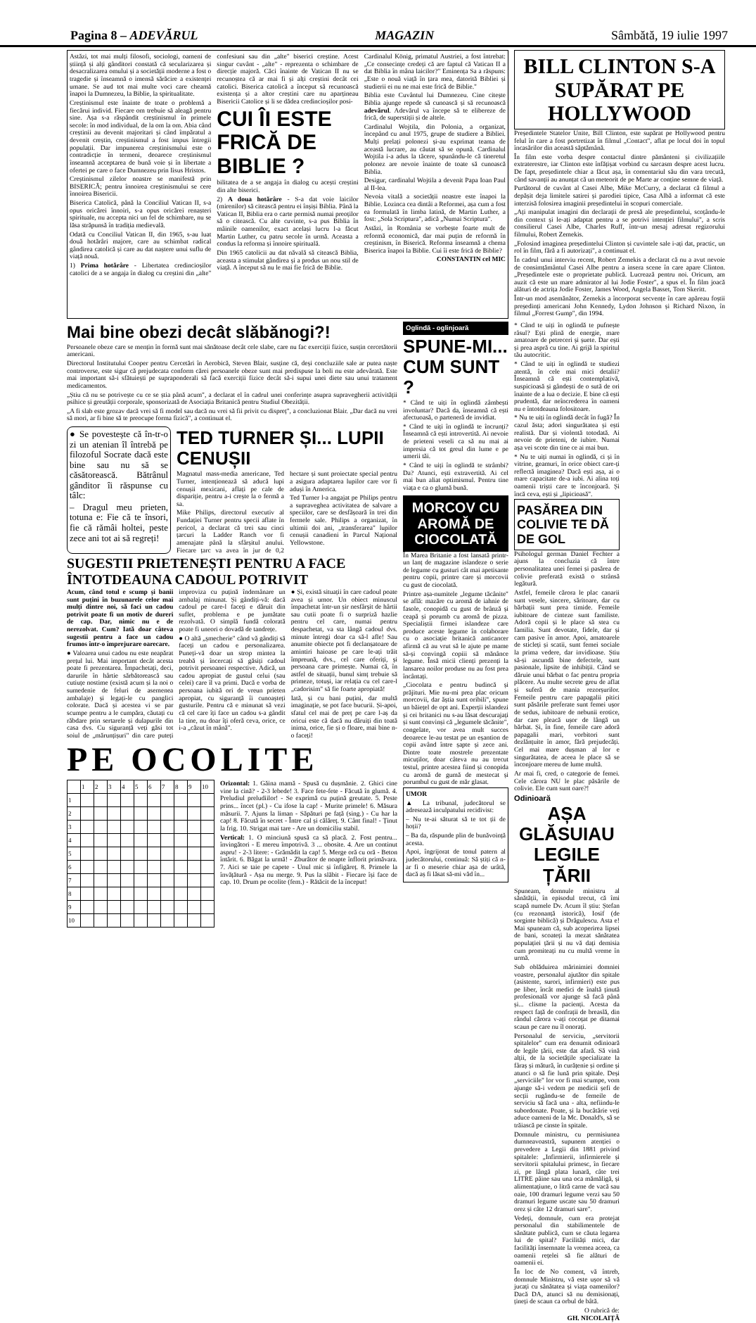Pagina 8 – ADEVĂRUL MAGAZIN Sâmbătă, 19 iulie 1997
Astăzi, tot mai mulți filosofi, sociologi, oameni de știință și alți gânditori constată că secularizarea și desacralizarea omului și a societății moderne a fost o tragedie și înseamnă o imensă sărăcire a existenței umane. Se aud tot mai multe voci care cheamă înapoi la Dumnezeu, la Biblie, la spiritualitate.
Creștinismul este înainte de toate o problemă a fiecărui individ. Fiecare om trebuie să aleagă pentru sine. Așa s-a răspândit creștinismul în primele secole: în mod individual, de la om la om. Abia când creștinii au devenit majoritari și când împăratul a devenit creștin, creștinismul a fost impus întregii populații. Dar impunerea creștinismului este o contradicție în termeni, deoarece creștinismul înseamnă acceptarea de bună voie și în libertate a ofertei pe care o face Dumnezeu prin Iisus Hristos.
Creștinismul zilelor noastre se manifestă prin BISERICĂ; pentru înnoirea creștinismului se cere înnoirea Bisericii.
Biserica Catolică, până la Conciliul Vatican II, s-a opus oricărei înnoiri, s-a opus oricărei renașteri spirituale, nu accepta nici un fel de schimbare, nu se lăsa străpunsă în tradiția medievală.
Odată cu Conciliul Vatican II, din 1965, s-au luat două hotărâri majore, care au schimbat radical gândirea catolică și care au dat naștere unui suflu de viață nouă.
1) Prima hotărâre - Libertatea credincioșilor catolici de a se angaja în dialog cu creștini din „alte" confesiuni sau din „alte" biserici creștine. Acest singur cuvânt - „alte" - reprezenta o schimbare de direcție majoră. Căci înainte de Vatican II nu se recunoștea că ar mai fi și alți creștini decât cei catolici. Biserica catolică a început să recunoască existența și a altor creștini care nu aparțineau Bisericii Catolice și li se dădea credincioșilor posi-
CUI ÎI ESTE FRICĂ DE BIBLIE ?
bilitatea de a se angaja în dialog cu acești creștini din alte biserici.
2) A doua hotărâre - S-a dat voie laicilor (mirenilor) să citească pentru ei înșiși Biblia. Până la Vatican II, Biblia era o carte permisă numai preoților să o citească. Cu alte cuvinte, s-a pus Biblia în mâinile oamenilor, exact același lucru l-a făcut Martin Luther, cu patru secole în urmă. Aceasta a condus la reforma și înnoire spirituală.
Din 1965 catolicii au dat năvală să citească Biblia, aceasta a stimulat gândirea și a produs un nou stil de viață. A început să nu le mai fie frică de Biblie.
Cardinalul König, primatul Austriei, a fost întrebat: „Ce consecințe credeți că are faptul că Vatican II a dat Biblia în mâna laicilor?" Eminența Sa a răspuns: „Este o nouă viață în țara mea, datorită Bibliei și studierii ei nu ne mai este frică de Biblie."
Biblia este Cuvântul lui Dumnezeu. Cine citește Biblia ajunge repede să cunoască și să recunoască adevărul. Adevărul va începe să te elibereze de frică, de superstiții și de altele.
Cardinalul Wojtila, din Polonia, a organizat, începând cu anul 1975, grupe de studiere a Bibliei. Mulți prelați polonezi și-au exprimat teama de această lucrare, au căutat să se opună. Cardinalul Wojtila i-a adus la tăcere, spunându-le că tineretul polonez are nevoie înainte de toate să cunoască Biblia.
Desigur, cardinalul Wojtila a devenit Papa Ioan Paul al II-lea.
Nevoia vitală a societății noastre este înapoi la Biblie. Lozinca cea dintâi a Reformei, așa cum a fost ea formulată în limba latină, de Martin Luther, a fost: „Sola Scriptura", adică „Numai Scriptura".
Astăzi, în România se vorbește foarte mult de reformă economică, dar mai puțin de reformă în creștinism, în Biserică. Reforma înseamnă a chema Biserica înapoi la Biblie. Cui îi este frică de Biblie?
CONSTANTIN cel MIC
BILL CLINTON S-A SUPĂRAT PE HOLLYWOOD
Președintele Statelor Unite, Bill Clinton, este supărat pe Hollywood pentru felul în care a fost portretizat în filmul „Contact", aflat pe locul doi în topul încasărilor din această săptămână.
În film este vorba despre contactul dintre pământeni și civilizațiile extraterestre, iar Clinton este înfățișat vorbind cu sarcasm despre acest lucru. De fapt, președintele chiar a făcut așa, în comentariul său din vara trecută, când savanții au anunțat că un meteorit de pe Marte ar conține semne de viață.
Purtătorul de cuvânt al Casei Albe, Mike McCurry, a declarat că filmul a depășit deja limitele satirei și parodiei tipice, Casa Albă a informat că este interzisă folosirea imaginii președintelui în scopuri comerciale.
„Ați manipulat imagini din declarații de presă ale președintelui, scoțându-le din context și le-ați adaptat pentru a se potrivi intenției filmului", a scris consilierul Casei Albe, Charles Ruff, într-un mesaj adresat regizorului filmului, Robert Zemekis.
„Folosind imaginea președintelui Clinton și cuvintele sale i-ați dat, practic, un rol în film, fără a fi autorizați", a continuat el.
În cadrul unui interviu recent, Robert Zemekis a declarat că nu a avut nevoie de consimțământul Casei Albe pentru a insera scene în care apare Clinton. „Președintele este o proprietate publică. Lucrează pentru noi. Oricum, am auzit că este un mare admirator al lui Jodie Foster", a spus el. În film joacă alături de actrița Jodie Foster, James Wood, Angela Basset, Tom Skeritt.
Într-un mod asemănător, Zemekis a încorporat secvențe în care apăreau foștii președinți americani John Kennedy, Lydon Johnson și Richard Nixon, în filmul „Forrest Gump", din 1994.
Mai bine obezi decât slăbănogi?!
Persoanele obeze care se mențin în formă sunt mai sănătoase decât cele slabe, care nu fac exerciții fizice, susțin cercetătorii americani.
Directorul Institutului Cooper pentru Cercetări în Aerobică, Steven Blair, susține că, deși concluziile sale ar putea naște controverse, este sigur că prejudecata conform cărei persoanele obeze sunt mai predispuse la boli nu este adevărată. Este mai important să-i sfătuiești pe supraponderali să facă exerciții fizice decât să-i supui unei diete sau unui tratament medicamentos.
„Știu că nu se potrivește cu ce se știa până acum", a declarat el în cadrul unei conferințe asupra supravegherii activității psihice și greutății corporale, sponsorizată de Asociația Britanică pentru Studiul Obezității.
„A fi slab este grozav dacă vrei să fi model sau dacă nu vrei să fii privit cu dispreț", a concluzionat Blair. „Dar dacă nu vrei să mori, ar fi bine să te preocupe forma fizică", a continuat el.
● Se povestește că în-tr-o zi un atenian îl întrebă pe filozoful Socrate dacă este bine sau nu să se căsătorească. Bătrânul gânditor îi răspunse cu tâlc:
– Dragul meu prieten, totuna e: Fie că te însori, fie că rămâi holtei, peste zece ani tot ai să regreți!
TED TURNER ȘI... LUPII CENUȘII
Magnatul mass-media americane, Ted Turner, intenționează să aducă lupi cenușii mexicani, aflați pe cale de dispariție, pentru a-i crește la o fermă a sa.
Mike Philips, directorul executiv al Fundației Turner pentru specii aflate în pericol, a declarat că trei sau cinci țarcuri la Ladder Ranch vor fi amenajate până la sfârșitul anului. Fiecare țarc va avea în jur de 0,2 hectare și sunt proiectate special pentru a asigura adaptarea lupilor care vor fi aduși în America.
Ted Turner l-a angajat pe Philips pentru a supraveghea activitatea de salvare a speciilor, care se desfășoară în trei din fermele sale. Philips a organizat, în ultimii doi ani, „transferarea" lupilor cenușii canadieni în Parcul Național Yellowstone.
SUGESTII PRIETENEȘTI PENTRU A FACE ÎNTOTDEAUNA CADOUL POTRIVIT
Acum, când totul e scump și banii sunt puțini în buzunarele celor mai mulți dintre noi, să faci un cadou potrivit poate fi un motiv de dureri de cap. Dar, nimic nu e de nerezolvat. Cum? Iată doar câteva sugestii pentru a face un cadou frumos într-o împrejurare oarecare.
● Valoarea unui cadou nu este neapărat prețul lui. Mai important decât acesta poate fi prezentarea. Împachetați, deci, darurile în hârtie sărbătorească sau cutiuțe nostime (există acum și la noi o sumedenie de feluri de asemenea ambalaje) și legați-le cu panglici colorate. Dacă și acestea vi se par scumpe pentru a le cumpăra, căutați cu răbdare prin sertarele și dulapurile din casa dvs. Cu siguranță veți găsi tot soiul de „mărunțișuri" din care puteți improviza cu puțină îndemânare un ambalaj minunat. Și gândiți-vă: dacă cadoul pe care-l faceți e dăruit din suflet, problema e pe jumătate rezolvată. O simplă fundă colorată poate fi uneori o dovadă de tandrețe.
● O altă „șmecherie" când vă gândiți să faceți un cadou e personalizarea. Puneți-vă doar un strop mintea la treabă și încercați să găsiți cadoul potrivit persoanei respective. Adică, un cadou apropiat de gustul celui (sau celei) care îl va primi. Dacă e vorba de persoana iubită ori de vreun prieten apropiat, cu siguranță îi cunoașteți gusturile. Pentru că e minunat să vezi că cel care îți face un cadou s-a gândit la tine, nu doar îți oferă ceva, orice, ce i-a „căzut în mână".
● Și, există situații în care cadoul poate avea și umor. Un obiect minuscul împachetat într-un șir nesfârșit de hârtii sau cutii poate fi o surpriză hazlie pentru cel care, numai pentru despachetat, va sta lângă cadoul dvs. minute întregi doar ca să-l afle! Sau anumite obiecte pot fi declanșatoare de amintiri haioase pe care le-ați trăit împreună, dvs., cel care oferiți, și persoana care primește. Numai că, în astfel de situații, bunul simț trebuie să primeze, totuși, iar relația cu cel care-l „cadorisim" să fie foarte apropiată!
Iată, și cu bani puțini, dar multă imaginație, se pot face bucurii. Și-apoi, sfatul cel mai de preț pe care l-aș da oricui este că dacă nu dăruiți din toată inima, orice, fie și o floare, mai bine n-o faceți!
PE OCOLITE
| | 1 | 2 | 3 | 4 | 5 | 6 | 7 | 8 | 9 | 10 |
| 1 | | | | | | | | | | |
| 2 | | | | | | | | | | |
| 3 | | | | | | | | | | |
| 4 | | | | | | | | | | |
| 5 | | | | | | | | | | |
| 6 | | | | | | | | | | |
| 7 | | | | | | | | | | |
| 8 | | | | | | | | | | |
| 9 | | | | | | | | | | |
| 10 | | | | | | | | | | |
Orizontal: 1. Găina mamă - Spusă cu dușmănie. 2. Ghici cine vine la cină? - 2-3 lebede! 3. Face fete-fete - Făcută în glumă. 4. Preludiul preludiilor! - Se exprimă cu puțină greutate. 5. Peste prins... încet (pl.) - Cu ifose la cap! - Murite primele! 6. Măsura măsurii. 7. Ajuns la liman - Săpături pe față (sing.) - Cu har la cap! 8. Făcută în secret - Între cal și călăreț. 9. Cânt final! - Ținut la frig. 10. Strigat mai tare - Are un domiciliu stabil.
Vertical: 1. O minciună spusă ca să placă. 2. Fost pentru... învingători - E mereu împotrivă. 3 ... obosite. 4. Are un continut aspru! - 2-3 litere: - Grămădit la cap! 5. Merge oră cu oră - Beton întărit. 6. Băgat la urmă! - Zburător de noapte înflorit primăvara. 7. Aici se taie pe capete - Unul mic și înfigăreț. 8. Primele la învățătură - Așa nu merge. 9. Pus la slăbit - Fiecare își face de cap. 10. Drum pe ocolite (fem.) - Rătăcit de la început!
Oglindă - oglinjoară
SPUNE-MI... CUM SUNT ?
* Când te uiți în oglindă zâmbești involuntar? Dacă da, înseamnă că ești afectuoasă, o parteneră de invidiat.
* Când te uiți în oglindă te încrunți? Înseamnă că ești introvertită. Ai nevoie de prieteni veseli ca să nu mai ai impresia că tot greul din lume e pe umerii tăi.
* Când te uiți în oglindă te strâmbi? Da? Atunci, ești extravertită. Ai cel mai bun aliat optimismul. Pentru tine viața e ca o glumă bună.
MORCOV CU AROMĂ DE CIOCOLATĂ
În Marea Britanie a fost lansată printr-un lanț de magazine islandeze o serie de legume cu gusturi cât mai apetisante pentru copii, printre care și morcovii cu gust de ciocolată.
Printre așa-numitele „legume tăcânite" se află: mazăre cu aromă de iahnie de fasole, conopidă cu gust de brânză și ceapă și porumb cu aromă de pizza. Specialiștii firmei islandeze care produce aceste legume în colaborare cu o asociație britanică anticancer afirmă că au vrut să le ajute pe mame să-și convingă copiii să mănânce legume. Însă micii clienți prezenți la lansarea noilor produse nu au fost prea încântați.
„Ciocolata e pentru budincă și prăjituri. Mie nu-mi prea plac oricum morcovii, dar ăștia sunt oribili", spune un băiețel de opt ani. Experții islandezi și cei britanici nu s-au lăsat descurajați și sunt convinși că „legumele tăcănite", congelate, vor avea mult succes deoarece le-au testat pe un eșantion de copii având între șapte și zece ani. Dintre toate mostrele prezentate micuților, doar câteva nu au trecut testul, printre acestea fiind și conopida cu aromă de gumă de mestecat și porumbul cu gust de măr glasat.
UMOR
▲ La tribunal, judecătorul se adresează inculpatului recidivist:
– Nu te-ai săturat să te tot ții de hoții?
– Ba da, răspunde plin de bunăvoință acesta.
Apoi, îngrijorat de tonul patern al judecătorului, continuă: Să știți că n-ar fi o meserie chiar așa de urâtă, dacă aș fi lăsat să-mi văd în...
* Când te uiți în oglindă te pufnește râsul? Ești plină de energie, mare amatoare de petreceri și șuete. Dar ești și prea aspră cu tine. Ai grijă la spiritul tău autocritic.
* Când te uiți în oglindă te studiezi atentă, în cele mai mici detalii? Înseamnă că ești contemplativă, suspicioasă și gândești de o sută de ori înainte de a lua o decizie. E bine că ești prudentă, dar neîncrederea în oameni nu e întotdeauna folositoare.
* Nu te uiți în oglindă decât în fugă? În cazul ăsta; adori singurătatea și ești realistă. Dar și violentă totodată. Ai nevoie de prieteni, de iubire. Numai așa vei scote din tine ce ai mai bun.
* Nu te uiți numai în oglindă, ci și în vitrine, geamuri, în orice obiect care-ți reflectă imaginea? Dacă ești așa, ai o mare capacitate de-a iubi. Ai alina toți oamenii triști care te înconjoară. Și încă ceva, ești și „lipicioasă".
PASĂREA DIN COLIVIE TE DĂ DE GOL
Psihologul german Daniel Fechter a ajuns la concluzia că între personalitatea unei femei și pasărea de colivie preferată există o strânsă legătură.
Astfel, femeile cărora le plac canarii sunt vesele, sincere, săritoare, dar cu bărbații sunt prea timide. Femeile iubitoare de cinteze sunt familiste. Adoră copii și le place să stea cu familia. Sunt devotate, fidele, dar și cam pasive în amor. Apoi, amatoarele de sticleți și scatii, sunt femei sociale la prima vedere, dar invidioase. Știu să-și ascundă bine defectele, sunt pasionale, lipsite de inhibiții. Când se dăruie unui bărbat o fac pentru propria plăcere. Au multe secrete greu de aflat și suferă de mania rezorșurilor. Femeile pentru care papagalii pitici sunt păsările preferate sunt femei ușor de sedus, iubitoare de nebunii erotice, dar care pleacă ușor de lângă un bărbat. Și, în fine, femeile care adoră papagalii mari, vorbitori sunt dezlănțuite în amor, fără prejudecăți. Cel mai mare dușman al lor e singurătatea, de aceea le place să se înconjoare mereu de lume multă.
Ar mai fi, cred, o categorie de femei. Cele cărora NU le plac păsările de colivie. Ele cum sunt oare?!
Odinioară
AȘA GLĂSUIAU LEGILE ȚĂRII
Spuneam, domnule ministru al sănătății, în episodul trecut, că îmi scapă numele Dv. Acum îl știu: Ștefan (cu rezonanță istorică), Iosif (de sorginte biblică) și Drăgulescu. Asta e! Mai spuneam că, sub acoperirea lipsei de bani, scoateți la mezat sănătatea populației țării și nu vă dați demisia cum promiteați nu cu multă vreme în urmă.
Sub oblăduirea mărinimiei domniei voastre, personalul ajutător din spitale (asistente, surori, infirmieri) este pus pe liber, încât medici de înaltă ținută profesională vor ajunge să facă până și... clisme la pacienți. Acesta da respect față de confrații de breaslă, din rândul cărora v-ați cocoțat pe ditamai scaun pe care nu îl onorați.
Personalul de serviciu, „servitorii spitalelor" cum era denumit odinioară de legile țării, este dat afară. Să vină alții, de la societățile specializate la fâraș și mătură, în curățenie și ordine și atunci o să fie lună prin spitale. Deși „serviciile" lor vor fi mai scumpe, vom ajunge să-i vedem pe medicii șefi de secții rugându-se de femeile de serviciu să facă una - alta, nefiindu-le subordonate. Poate, și la bucătărie veți aduce oameni de la Mc. Donald's, să se trăiască pe cinste în spitale.
Domnule ministru, cu permisiunea dumneavoastră, supunem atenției o prevedere a Legii din 1881 privind spitalele: „Infirmierii, infirmierele și servitorii spitalului primesc, în fiecare zi, pe lângă plata lunară, câte trei LITRE pâine sau una oca mămăligă, și alimentațiune, o litră carne de vacă sau oaie, 100 dramuri legume verzi sau 50 dramuri legume uscate sau 50 dramuri orez și câte 12 dramuri sare".
Vedeți, domnule, cum era protejat personalul din stabilimentele de sănătate publică, cum se căuta legarea lui de spital? Facilități mici, dar facilități însemnate la vremea aceea, ca oamenii rețelei să fie alături de oamenii ei.
În loc de No coment, vă întreb, domnule Ministru, vă este ușor să vă jucați cu sănătatea și viața oamenilor? Dacă DA, atunci să nu demisionați, țineți de scaun ca orbul de bâtă.
O rubrică de:
GH. NICOLAIȚĂ